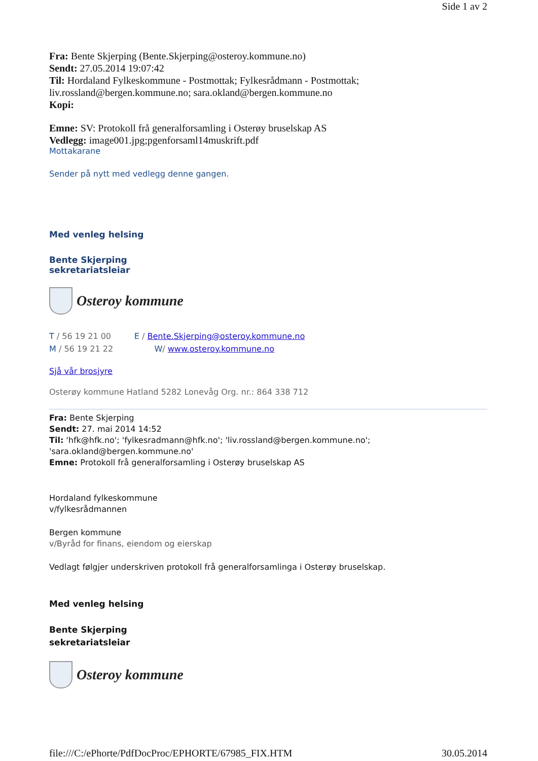Side 1 av 2
Fra: Bente Skjerping (Bente.Skjerping@osteroy.kommune.no)
Sendt: 27.05.2014 19:07:42
Til: Hordaland Fylkeskommune - Postmottak; Fylkesrådmann - Postmottak; liv.rossland@bergen.kommune.no; sara.okland@bergen.kommune.no
Kopi:
Emne: SV: Protokoll frå generalforsamling i Osterøy bruselskap AS
Vedlegg: image001.jpg;pgenforsaml14muskrift.pdf
Mottakarane
Sender på nytt med vedlegg denne gangen.
Med venleg helsing
Bente Skjerping
sekretariatsleiar
Osteroy kommune
T / 56 19 21 00 E / Bente.Skjerping@osteroy.kommune.no
M / 56 19 21 22 W/ www.osteroy.kommune.no
Sjå vår brosjyre
Osterøy kommune Hatland 5282 Lonevåg Org. nr.: 864 338 712
Fra: Bente Skjerping
Sendt: 27. mai 2014 14:52
Til: 'hfk@hfk.no'; 'fylkesradmann@hfk.no'; 'liv.rossland@bergen.kommune.no'; 'sara.okland@bergen.kommune.no'
Emne: Protokoll frå generalforsamling i Osterøy bruselskap AS
Hordaland fylkeskommune
v/fylkesrådmannen
Bergen kommune
v/Byråd for finans, eiendom og eierskap
Vedlagt følgjer underskriven protokoll frå generalforsamlinga i Osterøy bruselskap.
Med venleg helsing
Bente Skjerping
sekretariatsleiar
Osteroy kommune
file:///C:/ePhorte/PdfDocProc/EPHORTE/67985_FIX.HTM 30.05.2014